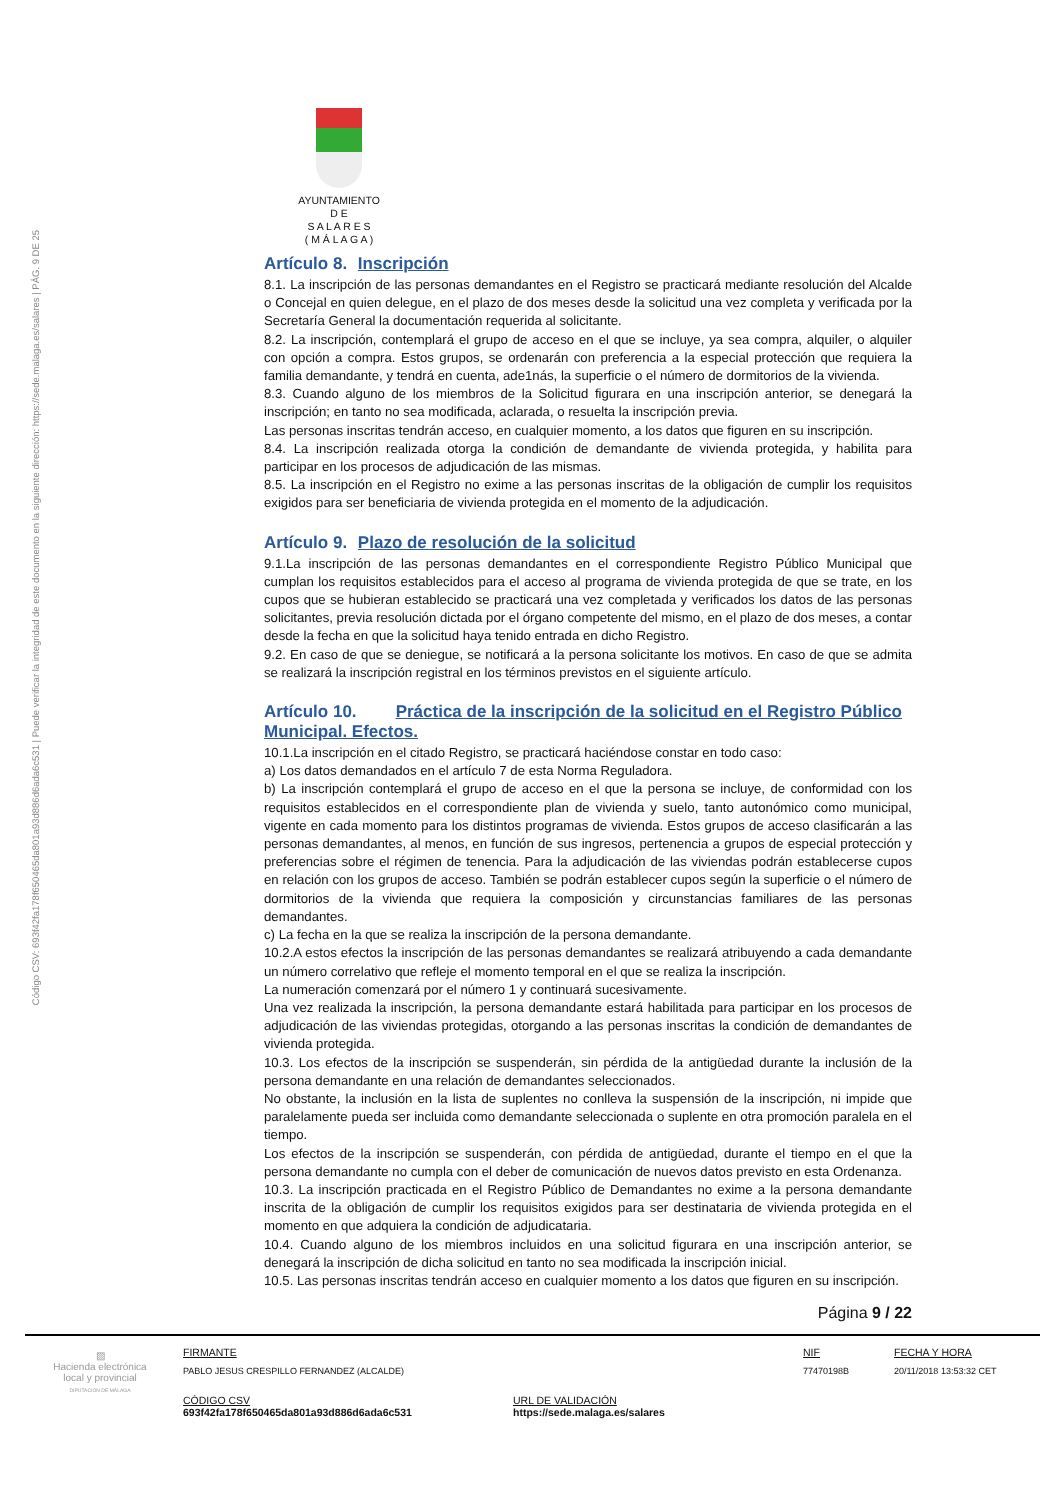Código CSV: 693f42fa178f650465da801a93d886d6ada6c531 | Puede verificar la integridad de este documento en la siguiente dirección: https://sede.malaga.es/salares | PÁG. 9 DE 25
AYUNTAMIENTO
D E
S A L A R E S
( M Á L A G A )
Artículo 8. Inscripción
8.1. La inscripción de las personas demandantes en el Registro se practicará mediante resolución del Alcalde o Concejal en quien delegue, en el plazo de dos meses desde la solicitud una vez completa y verificada por la Secretaría General la documentación requerida al solicitante.
8.2. La inscripción, contemplará el grupo de acceso en el que se incluye, ya sea compra, alquiler, o alquiler con opción a compra. Estos grupos, se ordenarán con preferencia a la especial protección que requiera la familia demandante, y tendrá en cuenta, ade1nás, la superficie o el número de dormitorios de la vivienda.
8.3. Cuando alguno de los miembros de la Solicitud figurara en una inscripción anterior, se denegará la inscripción; en tanto no sea modificada, aclarada, o resuelta la inscripción previa.
Las personas inscritas tendrán acceso, en cualquier momento, a los datos que figuren en su inscripción.
8.4. La inscripción realizada otorga la condición de demandante de vivienda protegida, y habilita para participar en los procesos de adjudicación de las mismas.
8.5. La inscripción en el Registro no exime a las personas inscritas de la obligación de cumplir los requisitos exigidos para ser beneficiaria de vivienda protegida en el momento de la adjudicación.
Artículo 9. Plazo de resolución de la solicitud
9.1.La inscripción de las personas demandantes en el correspondiente Registro Público Municipal que cumplan los requisitos establecidos para el acceso al programa de vivienda protegida de que se trate, en los cupos que se hubieran establecido se practicará una vez completada y verificados los datos de las personas solicitantes, previa resolución dictada por el órgano competente del mismo, en el plazo de dos meses, a contar desde la fecha en que la solicitud haya tenido entrada en dicho Registro.
9.2. En caso de que se deniegue, se notificará a la persona solicitante los motivos. En caso de que se admita se realizará la inscripción registral en los términos previstos en el siguiente artículo.
Artículo 10. Práctica de la inscripción de la solicitud en el Registro Público Municipal. Efectos.
10.1.La inscripción en el citado Registro, se practicará haciéndose constar en todo caso:
a) Los datos demandados en el artículo 7 de esta Norma Reguladora.
b) La inscripción contemplará el grupo de acceso en el que la persona se incluye, de conformidad con los requisitos establecidos en el correspondiente plan de vivienda y suelo, tanto autonómico como municipal, vigente en cada momento para los distintos programas de vivienda. Estos grupos de acceso clasificarán a las personas demandantes, al menos, en función de sus ingresos, pertenencia a grupos de especial protección y preferencias sobre el régimen de tenencia. Para la adjudicación de las viviendas podrán establecerse cupos en relación con los grupos de acceso. También se podrán establecer cupos según la superficie o el número de dormitorios de la vivienda que requiera la composición y circunstancias familiares de las personas demandantes.
c) La fecha en la que se realiza la inscripción de la persona demandante.
10.2.A estos efectos la inscripción de las personas demandantes se realizará atribuyendo a cada demandante un número correlativo que refleje el momento temporal en el que se realiza la inscripción.
La numeración comenzará por el número 1 y continuará sucesivamente.
Una vez realizada la inscripción, la persona demandante estará habilitada para participar en los procesos de adjudicación de las viviendas protegidas, otorgando a las personas inscritas la condición de demandantes de vivienda protegida.
10.3. Los efectos de la inscripción se suspenderán, sin pérdida de la antigüedad durante la inclusión de la persona demandante en una relación de demandantes seleccionados.
No obstante, la inclusión en la lista de suplentes no conlleva la suspensión de la inscripción, ni impide que paralelamente pueda ser incluida como demandante seleccionada o suplente en otra promoción paralela en el tiempo.
Los efectos de la inscripción se suspenderán, con pérdida de antigüedad, durante el tiempo en el que la persona demandante no cumpla con el deber de comunicación de nuevos datos previsto en esta Ordenanza.
10.3. La inscripción practicada en el Registro Público de Demandantes no exime a la persona demandante inscrita de la obligación de cumplir los requisitos exigidos para ser destinataria de vivienda protegida en el momento en que adquiera la condición de adjudicataria.
10.4. Cuando alguno de los miembros incluidos en una solicitud figurara en una inscripción anterior, se denegará la inscripción de dicha solicitud en tanto no sea modificada la inscripción inicial.
10.5. Las personas inscritas tendrán acceso en cualquier momento a los datos que figuren en su inscripción.
Página 9 / 22
▨
Hacienda electrónica local y provincial
DIPUTACIÓN DE MÁLAGA
FIRMANTE
PABLO JESUS CRESPILLO FERNANDEZ (ALCALDE)
NIF
77470198B
FECHA Y HORA
20/11/2018 13:53:32 CET
CÓDIGO CSV
693f42fa178f650465da801a93d886d6ada6c531
URL DE VALIDACIÓN
https://sede.malaga.es/salares